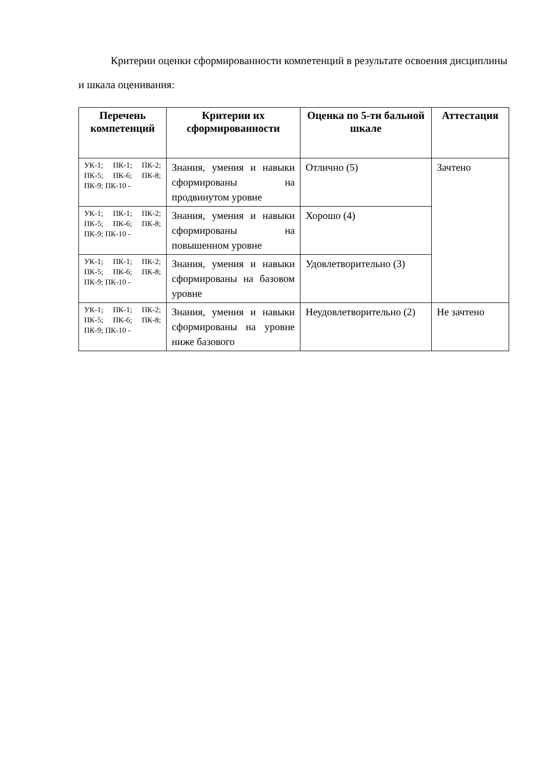Критерии оценки сформированности компетенций в результате освоения дисциплины и шкала оценивания:
| Перечень компетенций | Критерии их сформированности | Оценка по 5-ти бальной шкале | Аттестация |
| --- | --- | --- | --- |
| УК-1; ПК-1; ПК-2; ПК-5; ПК-6; ПК-8; ПК-9; ПК-10 - | Знания, умения и навыки сформированы на продвинутом уровне | Отлично (5) | Зачтено |
| УК-1; ПК-1; ПК-2; ПК-5; ПК-6; ПК-8; ПК-9; ПК-10 - | Знания, умения и навыки сформированы на повышенном уровне | Хорошо (4) | |
| УК-1; ПК-1; ПК-2; ПК-5; ПК-6; ПК-8; ПК-9; ПК-10 - | Знания, умения и навыки сформированы на базовом уровне | Удовлетворительно (3) | |
| УК-1; ПК-1; ПК-2; ПК-5; ПК-6; ПК-8; ПК-9; ПК-10 - | Знания, умения и навыки сформированы на уровне ниже базового | Неудовлетворительно (2) | Не зачтено |